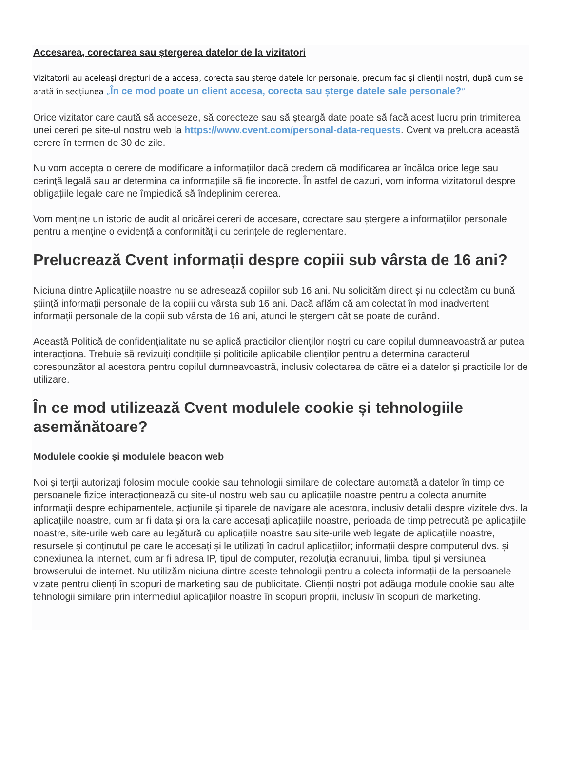Accesarea, corectarea sau ștergerea datelor de la vizitatori
Vizitatorii au aceleași drepturi de a accesa, corecta sau șterge datele lor personale, precum fac și clienții noștri, după cum se arată în secțiunea „În ce mod poate un client accesa, corecta sau șterge datele sale personale?”
Orice vizitator care caută să acceseze, să corecteze sau să șteargă date poate să facă acest lucru prin trimiterea unei cereri pe site-ul nostru web la https://www.cvent.com/personal-data-requests. Cvent va prelucra această cerere în termen de 30 de zile.
Nu vom accepta o cerere de modificare a informațiilor dacă credem că modificarea ar încălca orice lege sau cerință legală sau ar determina ca informațiile să fie incorecte. În astfel de cazuri, vom informa vizitatorul despre obligațiile legale care ne împiedică să îndeplinim cererea.
Vom menține un istoric de audit al oricărei cereri de accesare, corectare sau ștergere a informațiilor personale pentru a menține o evidență a conformității cu cerințele de reglementare.
Prelucrează Cvent informații despre copiii sub vârsta de 16 ani?
Niciuna dintre Aplicațiile noastre nu se adresează copiilor sub 16 ani. Nu solicităm direct și nu colectăm cu bună știință informații personale de la copiii cu vârsta sub 16 ani. Dacă aflăm că am colectat în mod inadvertent informații personale de la copii sub vârsta de 16 ani, atunci le ștergem cât se poate de curând.
Această Politică de confidențialitate nu se aplică practicilor clienților noștri cu care copilul dumneavoastră ar putea interacționa. Trebuie să revizuiți condițiile și politicile aplicabile clienților pentru a determina caracterul corespunzător al acestora pentru copilul dumneavoastră, inclusiv colectarea de către ei a datelor și practicile lor de utilizare.
În ce mod utilizează Cvent modulele cookie și tehnologiile asemănătoare?
Modulele cookie și modulele beacon web
Noi și terții autorizați folosim module cookie sau tehnologii similare de colectare automată a datelor în timp ce persoanele fizice interacționează cu site-ul nostru web sau cu aplicațiile noastre pentru a colecta anumite informații despre echipamentele, acțiunile și tiparele de navigare ale acestora, inclusiv detalii despre vizitele dvs. la aplicațiile noastre, cum ar fi data și ora la care accesați aplicațiile noastre, perioada de timp petrecută pe aplicațiile noastre, site-urile web care au legătură cu aplicațiile noastre sau site-urile web legate de aplicațiile noastre, resursele și conținutul pe care le accesați și le utilizați în cadrul aplicațiilor; informații despre computerul dvs. și conexiunea la internet, cum ar fi adresa IP, tipul de computer, rezoluția ecranului, limba, tipul și versiunea browserului de internet. Nu utilizăm niciuna dintre aceste tehnologii pentru a colecta informații de la persoanele vizate pentru clienți în scopuri de marketing sau de publicitate. Clienții noștri pot adăuga module cookie sau alte tehnologii similare prin intermediul aplicațiilor noastre în scopuri proprii, inclusiv în scopuri de marketing.